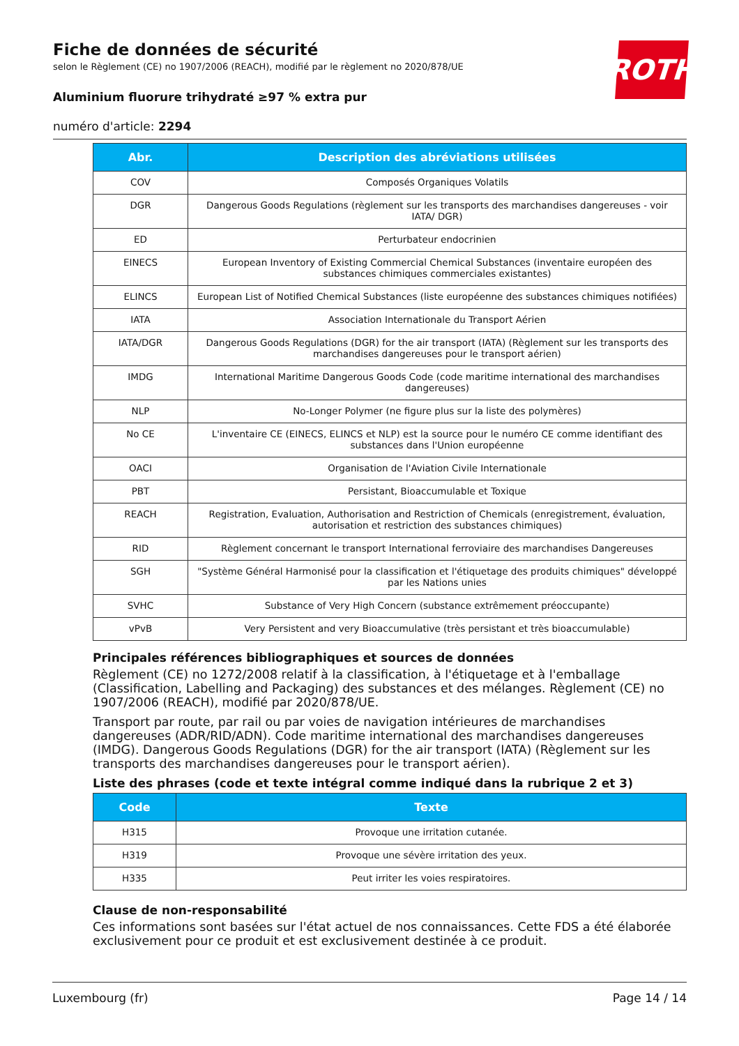ROTH
Fiche de données de sécurité
selon le Règlement (CE) no 1907/2006 (REACH), modifié par le règlement no 2020/878/UE
Aluminium fluorure trihydraté ≥97 % extra pur
numéro d'article: 2294
| Abr. | Description des abréviations utilisées |
| --- | --- |
| COV | Composés Organiques Volatils |
| DGR | Dangerous Goods Regulations (règlement sur les transports des marchandises dangereuses - voir IATA/ DGR) |
| ED | Perturbateur endocrinien |
| EINECS | European Inventory of Existing Commercial Chemical Substances (inventaire européen des substances chimiques commerciales existantes) |
| ELINCS | European List of Notified Chemical Substances (liste européenne des substances chimiques notifiées) |
| IATA | Association Internationale du Transport Aérien |
| IATA/DGR | Dangerous Goods Regulations (DGR) for the air transport (IATA) (Règlement sur les transports des marchandises dangereuses pour le transport aérien) |
| IMDG | International Maritime Dangerous Goods Code (code maritime international des marchandises dangereuses) |
| NLP | No-Longer Polymer (ne figure plus sur la liste des polymères) |
| No CE | L'inventaire CE (EINECS, ELINCS et NLP) est la source pour le numéro CE comme identifiant des substances dans l'Union européenne |
| OACI | Organisation de l'Aviation Civile Internationale |
| PBT | Persistant, Bioaccumulable et Toxique |
| REACH | Registration, Evaluation, Authorisation and Restriction of Chemicals (enregistrement, évaluation, autorisation et restriction des substances chimiques) |
| RID | Règlement concernant le transport International ferroviaire des marchandises Dangereuses |
| SGH | "Système Général Harmonisé pour la classification et l'étiquetage des produits chimiques" développé par les Nations unies |
| SVHC | Substance of Very High Concern (substance extrêmement préoccupante) |
| vPvB | Very Persistent and very Bioaccumulative (très persistant et très bioaccumulable) |
Principales références bibliographiques et sources de données
Règlement (CE) no 1272/2008 relatif à la classification, à l'étiquetage et à l'emballage (Classification, Labelling and Packaging) des substances et des mélanges. Règlement (CE) no 1907/2006 (REACH), modifié par 2020/878/UE.
Transport par route, par rail ou par voies de navigation intérieures de marchandises dangereuses (ADR/RID/ADN). Code maritime international des marchandises dangereuses (IMDG). Dangerous Goods Regulations (DGR) for the air transport (IATA) (Règlement sur les transports des marchandises dangereuses pour le transport aérien).
Liste des phrases (code et texte intégral comme indiqué dans la rubrique 2 et 3)
| Code | Texte |
| --- | --- |
| H315 | Provoque une irritation cutanée. |
| H319 | Provoque une sévère irritation des yeux. |
| H335 | Peut irriter les voies respiratoires. |
Clause de non-responsabilité
Ces informations sont basées sur l'état actuel de nos connaissances. Cette FDS a été élaborée exclusivement pour ce produit et est exclusivement destinée à ce produit.
Luxembourg (fr) Page 14 / 14